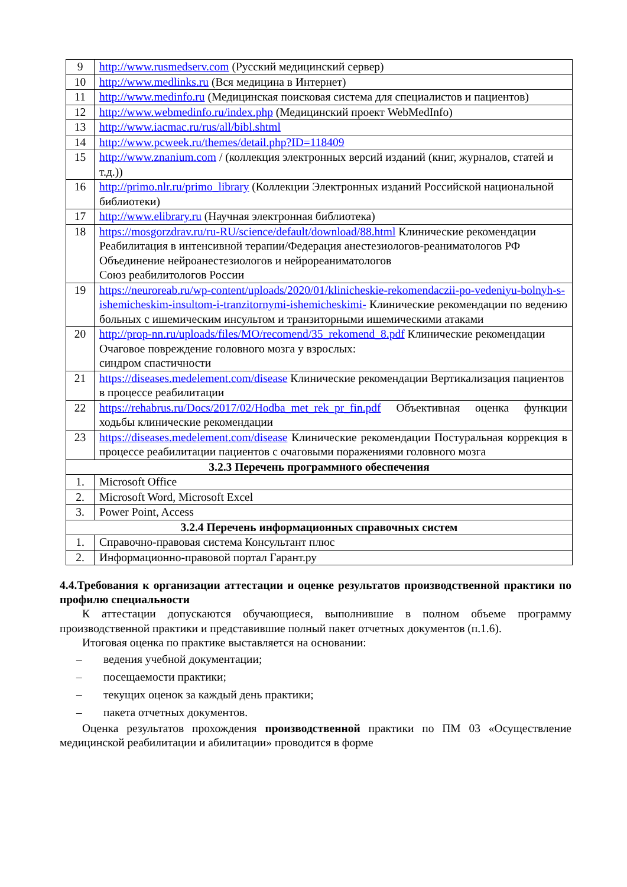| 9 | http://www.rusmedserv.com (Русский медицинский сервер) |
| 10 | http://www.medlinks.ru (Вся медицина в Интернет) |
| 11 | http://www.medinfo.ru (Медицинская поисковая система для специалистов и пациентов) |
| 12 | http://www.webmedinfo.ru/index.php (Медицинский проект WebMedInfo) |
| 13 | http://www.iacmac.ru/rus/all/bibl.shtml |
| 14 | http://www.pcweek.ru/themes/detail.php?ID=118409 |
| 15 | http://www.znanium.com / (коллекция электронных версий изданий (книг, журналов, статей и т.д.)) |
| 16 | http://primo.nlr.ru/primo_library (Коллекции Электронных изданий Российской национальной библиотеки) |
| 17 | http://www.elibrary.ru (Научная электронная библиотека) |
| 18 | https://mosgorzdrav.ru/ru-RU/science/default/download/88.html Клинические рекомендации Реабилитация в интенсивной терапии/Федерация анестезиологов-реаниматологов РФ Объединение нейроанестезиологов и нейрореаниматологов Союз реабилитологов России |
| 19 | https://neuroreab.ru/wp-content/uploads/2020/01/klinicheskie-rekomendaczii-po-vedeniyu-bolnyh-s-ishemicheskim-insultom-i-tranzitornymi-ishemicheskimi- Клинические рекомендации по ведению больных с ишемическим инсультом и транзиторными ишемическими атаками |
| 20 | http://prop-nn.ru/uploads/files/MO/recomend/35_rekomend_8.pdf Клинические рекомендации Очаговое повреждение головного мозга у взрослых: синдром спастичности |
| 21 | https://diseases.medelement.com/disease Клинические рекомендации Вертикализация пациентов в процессе реабилитации |
| 22 | https://rehabrus.ru/Docs/2017/02/Hodba_met_rek_pr_fin.pdf Объективная оценка функции ходьбы клинические рекомендации |
| 23 | https://diseases.medelement.com/disease Клинические рекомендации Постуральная коррекция в процессе реабилитации пациентов с очаговыми поражениями головного мозга |
| 3.2.3 Перечень программного обеспечения | |
| 1. | Microsoft Office |
| 2. | Microsoft Word, Microsoft Excel |
| 3. | Power Point, Access |
| 3.2.4 Перечень информационных справочных систем | |
| 1. | Справочно-правовая система Консультант плюс |
| 2. | Информационно-правовой портал Гарант.ру |
4.4.Требования к организации аттестации и оценке результатов производственной практики по профилю специальности
К аттестации допускаются обучающиеся, выполнившие в полном объеме программу производственной практики и представившие полный пакет отчетных документов (п.1.6).
Итоговая оценка по практике выставляется на основании:
– ведения учебной документации;
– посещаемости практики;
– текущих оценок за каждый день практики;
– пакета отчетных документов.
Оценка результатов прохождения производственной практики по ПМ 03 «Осуществление медицинской реабилитации и абилитации» проводится в форме